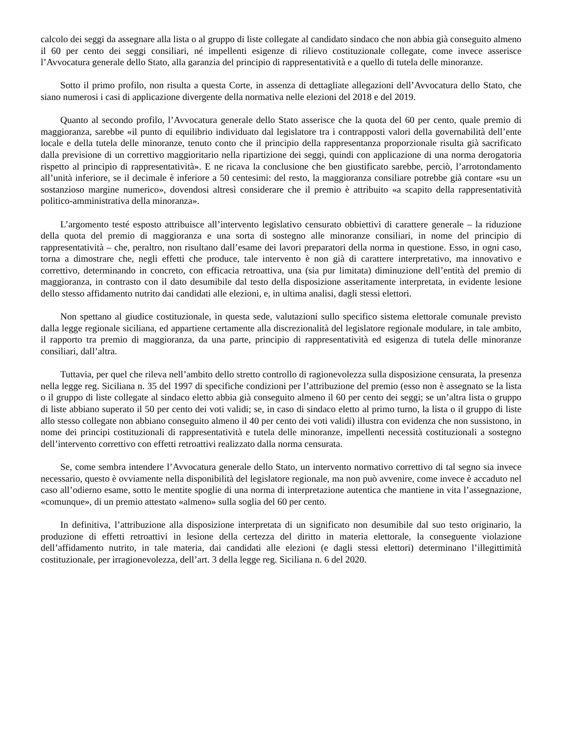calcolo dei seggi da assegnare alla lista o al gruppo di liste collegate al candidato sindaco che non abbia già conseguito almeno il 60 per cento dei seggi consiliari, né impellenti esigenze di rilievo costituzionale collegate, come invece asserisce l’Avvocatura generale dello Stato, alla garanzia del principio di rappresentatività e a quello di tutela delle minoranze.
Sotto il primo profilo, non risulta a questa Corte, in assenza di dettagliate allegazioni dell’Avvocatura dello Stato, che siano numerosi i casi di applicazione divergente della normativa nelle elezioni del 2018 e del 2019.
Quanto al secondo profilo, l’Avvocatura generale dello Stato asserisce che la quota del 60 per cento, quale premio di maggioranza, sarebbe «il punto di equilibrio individuato dal legislatore tra i contrapposti valori della governabilità dell’ente locale e della tutela delle minoranze, tenuto conto che il principio della rappresentanza proporzionale risulta già sacrificato dalla previsione di un correttivo maggioritario nella ripartizione dei seggi, quindi con applicazione di una norma derogatoria rispetto al principio di rappresentatività». E ne ricava la conclusione che ben giustificato sarebbe, perciò, l’arrotondamento all’unità inferiore, se il decimale è inferiore a 50 centesimi: del resto, la maggioranza consiliare potrebbe già contare «su un sostanzioso margine numerico», dovendosi altresì considerare che il premio è attribuito «a scapito della rappresentatività politico-amministrativa della minoranza».
L’argomento testé esposto attribuisce all’intervento legislativo censurato obbiettivi di carattere generale – la riduzione della quota del premio di maggioranza e una sorta di sostegno alle minoranze consiliari, in nome del principio di rappresentatività – che, peraltro, non risultano dall’esame dei lavori preparatori della norma in questione. Esso, in ogni caso, torna a dimostrare che, negli effetti che produce, tale intervento è non già di carattere interpretativo, ma innovativo e correttivo, determinando in concreto, con efficacia retroattiva, una (sia pur limitata) diminuzione dell’entità del premio di maggioranza, in contrasto con il dato desumibile dal testo della disposizione asseritamente interpretata, in evidente lesione dello stesso affidamento nutrito dai candidati alle elezioni, e, in ultima analisi, dagli stessi elettori.
Non spettano al giudice costituzionale, in questa sede, valutazioni sullo specifico sistema elettorale comunale previsto dalla legge regionale siciliana, ed appartiene certamente alla discrezionalità del legislatore regionale modulare, in tale ambito, il rapporto tra premio di maggioranza, da una parte, principio di rappresentatività ed esigenza di tutela delle minoranze consiliari, dall’altra.
Tuttavia, per quel che rileva nell’ambito dello stretto controllo di ragionevolezza sulla disposizione censurata, la presenza nella legge reg. Siciliana n. 35 del 1997 di specifiche condizioni per l’attribuzione del premio (esso non è assegnato se la lista o il gruppo di liste collegate al sindaco eletto abbia già conseguito almeno il 60 per cento dei seggi; se un’altra lista o gruppo di liste abbiano superato il 50 per cento dei voti validi; se, in caso di sindaco eletto al primo turno, la lista o il gruppo di liste allo stesso collegate non abbiano conseguito almeno il 40 per cento dei voti validi) illustra con evidenza che non sussistono, in nome dei principi costituzionali di rappresentatività e tutela delle minoranze, impellenti necessità costituzionali a sostegno dell’intervento correttivo con effetti retroattivi realizzato dalla norma censurata.
Se, come sembra intendere l’Avvocatura generale dello Stato, un intervento normativo correttivo di tal segno sia invece necessario, questo è ovviamente nella disponibilità del legislatore regionale, ma non può avvenire, come invece è accaduto nel caso all’odierno esame, sotto le mentite spoglie di una norma di interpretazione autentica che mantiene in vita l’assegnazione, «comunque», di un premio attestato «almeno» sulla soglia del 60 per cento.
In definitiva, l’attribuzione alla disposizione interpretata di un significato non desumibile dal suo testo originario, la produzione di effetti retroattivi in lesione della certezza del diritto in materia elettorale, la conseguente violazione dell’affidamento nutrito, in tale materia, dai candidati alle elezioni (e dagli stessi elettori) determinano l’illegittimità costituzionale, per irragionevolezza, dell’art. 3 della legge reg. Siciliana n. 6 del 2020.